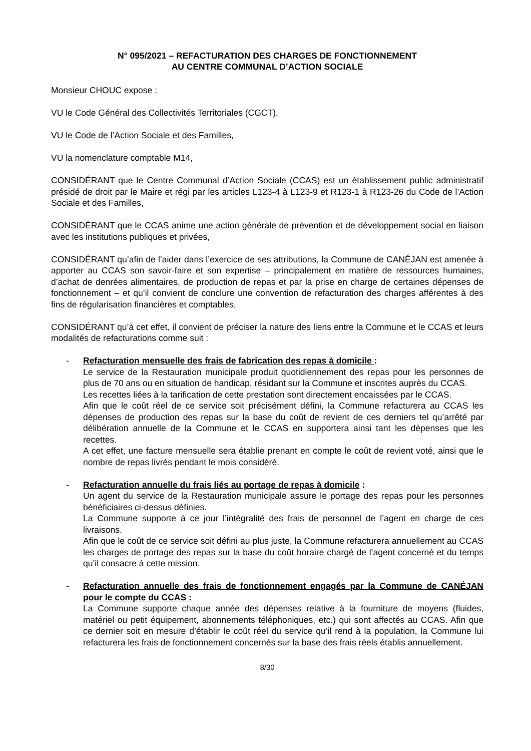N° 095/2021 – REFACTURATION DES CHARGES DE FONCTIONNEMENT
AU CENTRE COMMUNAL D’ACTION SOCIALE
Monsieur CHOUC expose :
VU le Code Général des Collectivités Territoriales (CGCT),
VU le Code de l’Action Sociale et des Familles,
VU la nomenclature comptable M14,
CONSIDÉRANT que le Centre Communal d’Action Sociale (CCAS) est un établissement public administratif présidé de droit par le Maire et régi par les articles L123-4 à L123-9 et R123-1 à R123-26 du Code de l’Action Sociale et des Familles,
CONSIDÉRANT que le CCAS anime une action générale de prévention et de développement social en liaison avec les institutions publiques et privées,
CONSIDÉRANT qu’afin de l’aider dans l’exercice de ses attributions, la Commune de CANÉJAN est amenée à apporter au CCAS son savoir-faire et son expertise – principalement en matière de ressources humaines, d’achat de denrées alimentaires, de production de repas et par la prise en charge de certaines dépenses de fonctionnement – et qu’il convient de conclure une convention de refacturation des charges afférentes à des fins de régularisation financières et comptables,
CONSIDÉRANT qu’à cet effet, il convient de préciser la nature des liens entre la Commune et le CCAS et leurs modalités de refacturations comme suit :
- Refacturation mensuelle des frais de fabrication des repas à domicile :
Le service de la Restauration municipale produit quotidiennement des repas pour les personnes de plus de 70 ans ou en situation de handicap, résidant sur la Commune et inscrites auprès du CCAS.
Les recettes liées à la tarification de cette prestation sont directement encaissées par le CCAS.
Afin que le coût réel de ce service soit précisément défini, la Commune refacturera au CCAS les dépenses de production des repas sur la base du coût de revient de ces derniers tel qu’arrêté par délibération annuelle de la Commune et le CCAS en supportera ainsi tant les dépenses que les recettes.
A cet effet, une facture mensuelle sera établie prenant en compte le coût de revient voté, ainsi que le nombre de repas livrés pendant le mois considéré.
- Refacturation annuelle du frais liés au portage de repas à domicile :
Un agent du service de la Restauration municipale assure le portage des repas pour les personnes bénéficiaires ci-dessus définies.
La Commune supporte à ce jour l’intégralité des frais de personnel de l’agent en charge de ces livraisons.
Afin que le coût de ce service soit défini au plus juste, la Commune refacturera annuellement au CCAS les charges de portage des repas sur la base du coût horaire chargé de l’agent concerné et du temps qu’il consacre à cette mission.
- Refacturation annuelle des frais de fonctionnement engagés par la Commune de CANÉJAN pour le compte du CCAS :
La Commune supporte chaque année des dépenses relative à la fourniture de moyens (fluides, matériel ou petit équipement, abonnements téléphoniques, etc.) qui sont affectés au CCAS. Afin que ce dernier soit en mesure d’établir le coût réel du service qu’il rend à la population, la Commune lui refacturera les frais de fonctionnement concernés sur la base des frais réels établis annuellement.
8/30